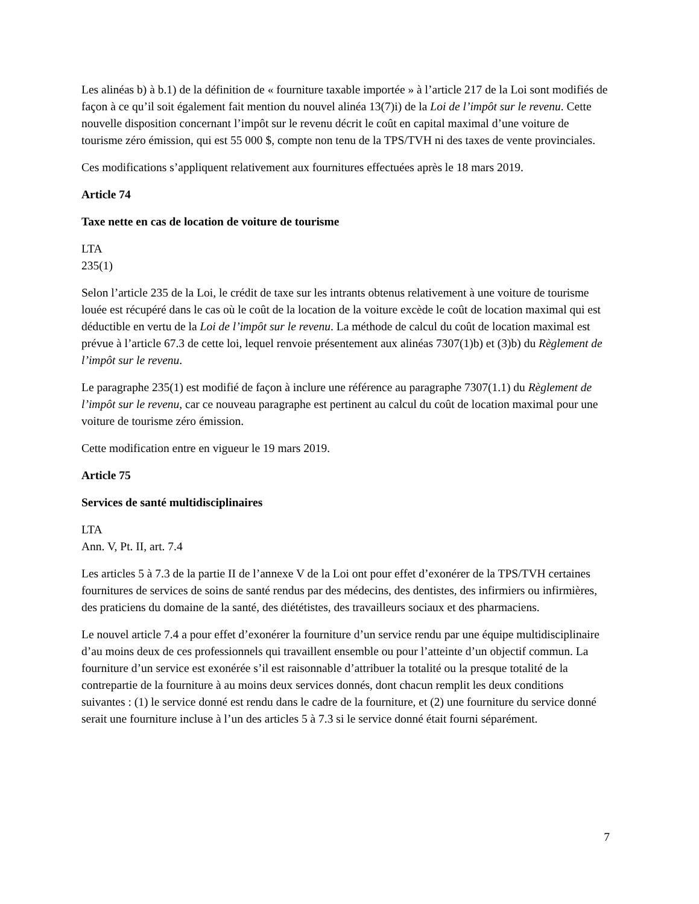Les alinéas b) à b.1) de la définition de « fourniture taxable importée » à l’article 217 de la Loi sont modifiés de façon à ce qu’il soit également fait mention du nouvel alinéa 13(7)i) de la Loi de l’impôt sur le revenu. Cette nouvelle disposition concernant l’impôt sur le revenu décrit le coût en capital maximal d’une voiture de tourisme zéro émission, qui est 55 000 $, compte non tenu de la TPS/TVH ni des taxes de vente provinciales.
Ces modifications s’appliquent relativement aux fournitures effectuées après le 18 mars 2019.
Article 74
Taxe nette en cas de location de voiture de tourisme
LTA
235(1)
Selon l’article 235 de la Loi, le crédit de taxe sur les intrants obtenus relativement à une voiture de tourisme louée est récupéré dans le cas où le coût de la location de la voiture excède le coût de location maximal qui est déductible en vertu de la Loi de l’impôt sur le revenu. La méthode de calcul du coût de location maximal est prévue à l’article 67.3 de cette loi, lequel renvoie présentement aux alinéas 7307(1)b) et (3)b) du Règlement de l’impôt sur le revenu.
Le paragraphe 235(1) est modifié de façon à inclure une référence au paragraphe 7307(1.1) du Règlement de l’impôt sur le revenu, car ce nouveau paragraphe est pertinent au calcul du coût de location maximal pour une voiture de tourisme zéro émission.
Cette modification entre en vigueur le 19 mars 2019.
Article 75
Services de santé multidisciplinaires
LTA
Ann. V, Pt. II, art. 7.4
Les articles 5 à 7.3 de la partie II de l’annexe V de la Loi ont pour effet d’exonérer de la TPS/TVH certaines fournitures de services de soins de santé rendus par des médecins, des dentistes, des infirmiers ou infirmières, des praticiens du domaine de la santé, des diététistes, des travailleurs sociaux et des pharmaciens.
Le nouvel article 7.4 a pour effet d’exonérer la fourniture d’un service rendu par une équipe multidisciplinaire d’au moins deux de ces professionnels qui travaillent ensemble ou pour l’atteinte d’un objectif commun. La fourniture d’un service est exonérée s’il est raisonnable d’attribuer la totalité ou la presque totalité de la contrepartie de la fourniture à au moins deux services donnés, dont chacun remplit les deux conditions suivantes : (1) le service donné est rendu dans le cadre de la fourniture, et (2) une fourniture du service donné serait une fourniture incluse à l’un des articles 5 à 7.3 si le service donné était fourni séparément.
7